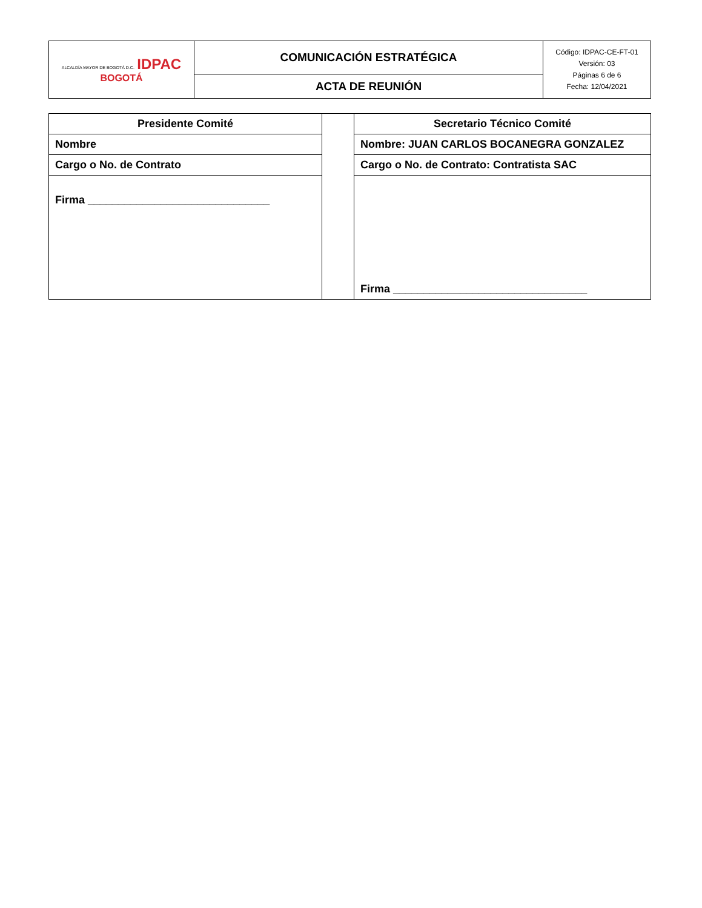| ALCALDÍA MAYOR DE BOGOTÁ D.C. IDPAC BOGOTÁ | COMUNICACIÓN ESTRATÉGICA | Código: IDPAC-CE-FT-01 Versión: 03 Páginas 6 de 6 Fecha: 12/04/2021 |
| | ACTA DE REUNIÓN | |
| Presidente Comité | | Secretario Técnico Comité |
| Nombre | | Nombre: JUAN CARLOS BOCANEGRA GONZALEZ |
| Cargo o No. de Contrato | | Cargo o No. de Contrato: Contratista SAC |
| Firma ______________________________ | | Firma ________________________________ |